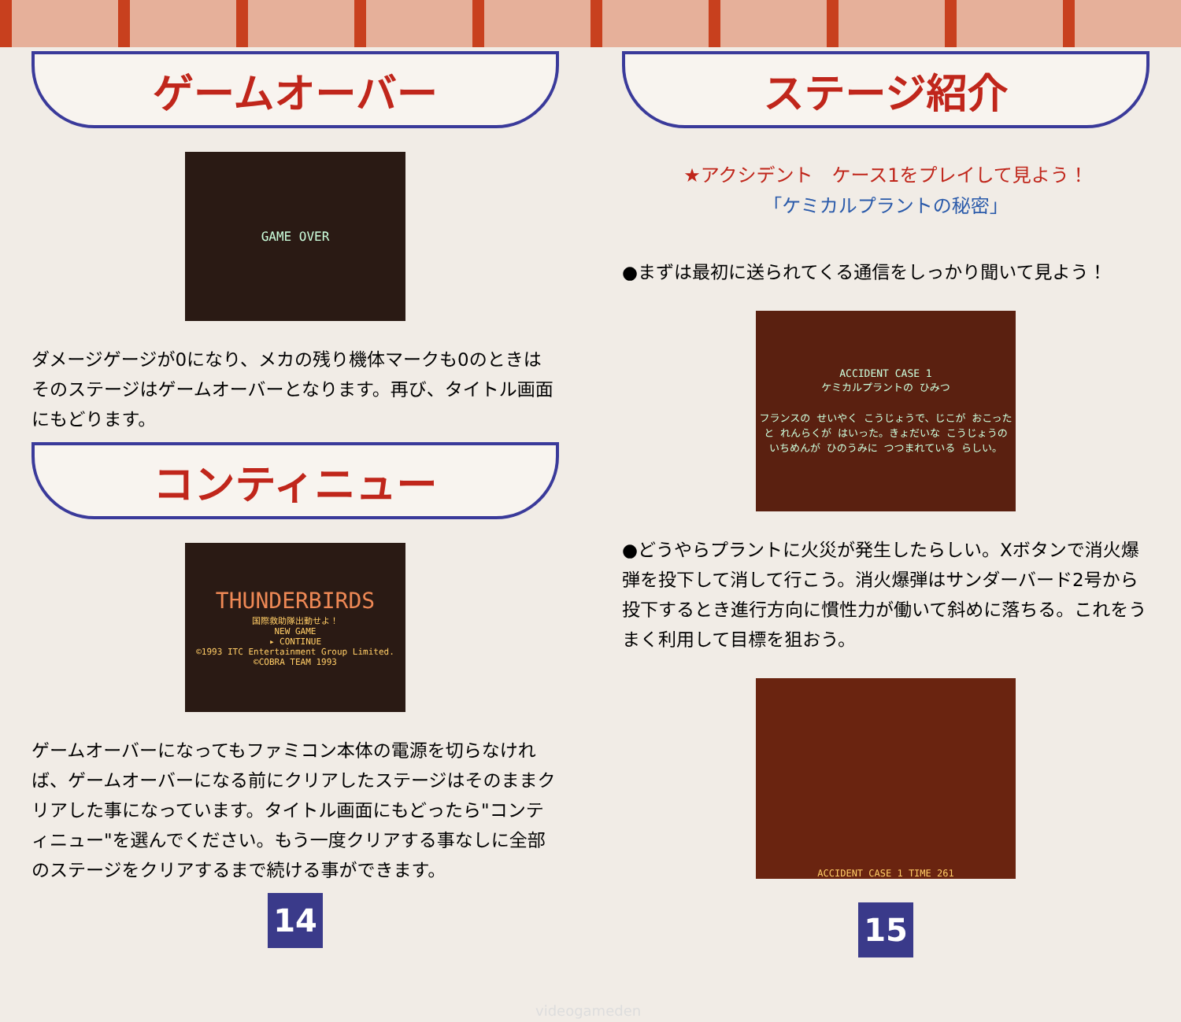ゲームオーバー
GAME OVER
ダメージゲージが0になり、メカの残り機体マークも0のときはそのステージはゲームオーバーとなります。再び、タイトル画面にもどります。
コンティニュー
THUNDERBIRDS
国際救助隊出動せよ！
NEW GAME
▸ CONTINUE
©1993 ITC Entertainment Group Limited.
©COBRA TEAM 1993
ゲームオーバーになってもファミコン本体の電源を切らなければ、ゲームオーバーになる前にクリアしたステージはそのままクリアした事になっています。タイトル画面にもどったら"コンティニュー"を選んでください。もう一度クリアする事なしに全部のステージをクリアするまで続ける事ができます。
14
ステージ紹介
★アクシデント　ケース1をプレイして見よう！
「ケミカルプラントの秘密」
●まずは最初に送られてくる通信をしっかり聞いて見よう！
ACCIDENT CASE 1
ケミカルプラントの ひみつ
フランスの せいやく こうじょうで、じこが おこったと れんらくが はいった。きょだいな こうじょうの いちめんが ひのうみに つつまれている らしい。
●どうやらプラントに火災が発生したらしい。Xボタンで消火爆弾を投下して消して行こう。消火爆弾はサンダーバード2号から投下するとき進行方向に慣性力が働いて斜めに落ちる。これをうまく利用して目標を狙おう。
ACCIDENT CASE 1 TIME 261
15
videogameden